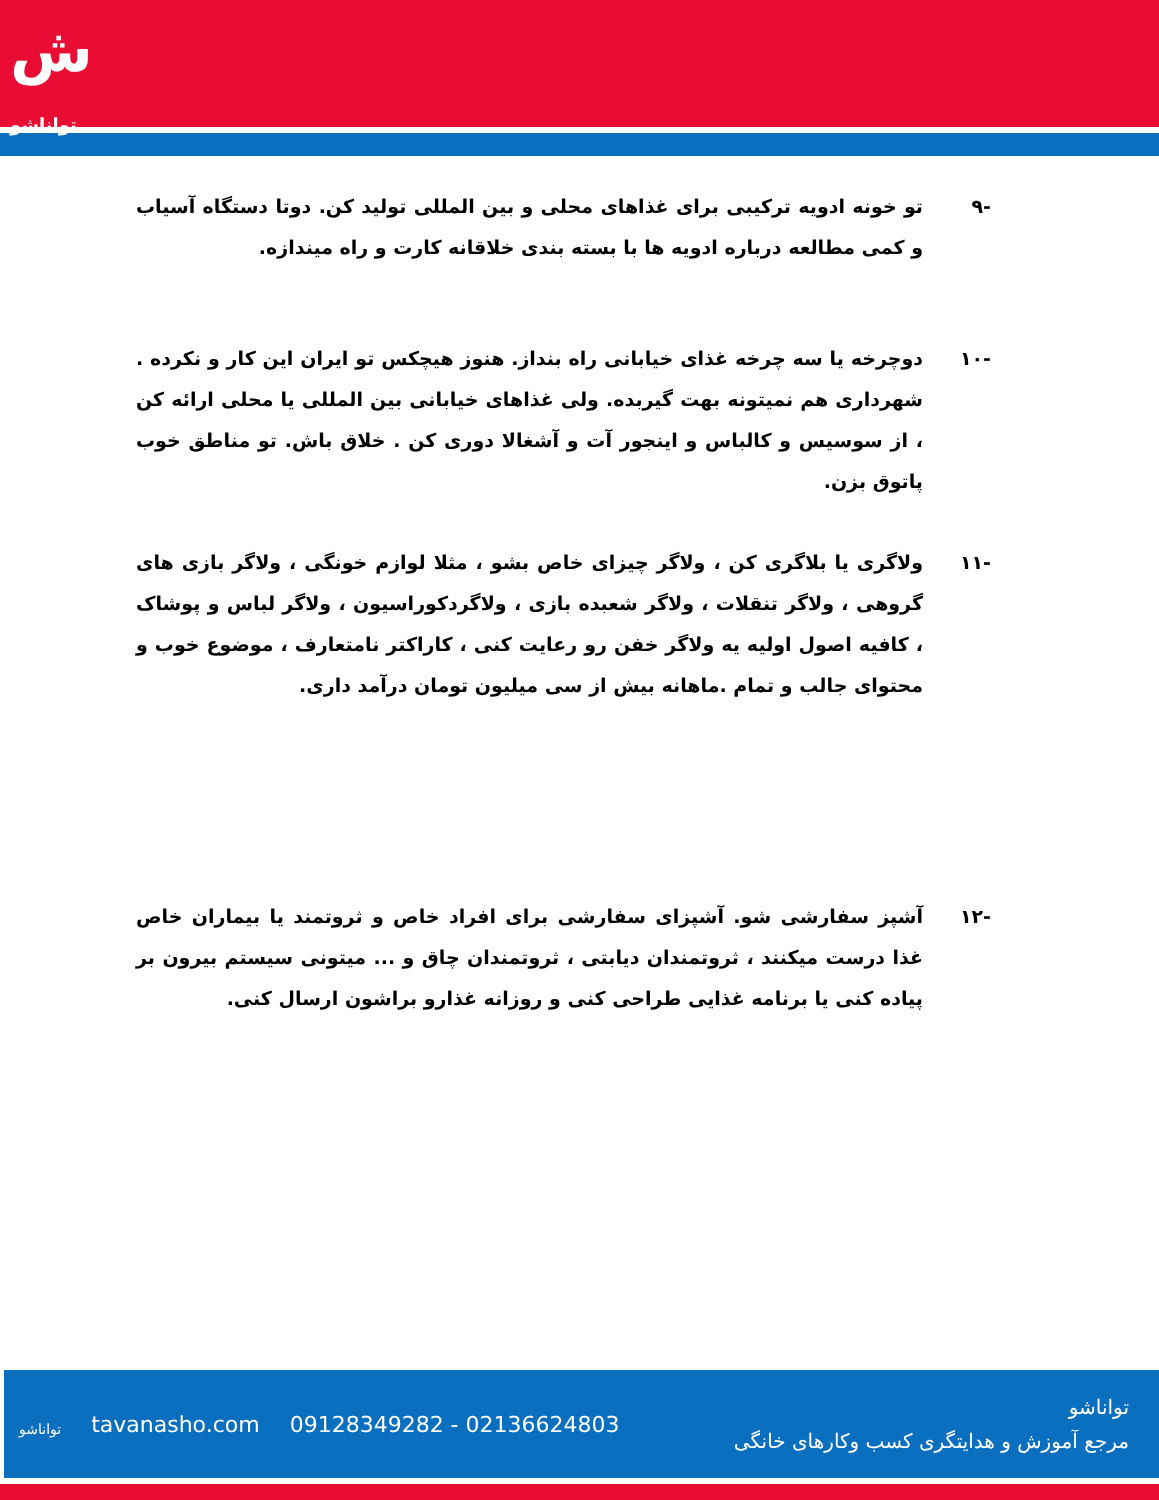ش
تواناشو
-۹ تو خونه ادویه ترکیبی برای غذاهای محلی و بین المللی تولید کن. دوتا دستگاه آسیاب و کمی مطالعه درباره ادویه ها با بسته بندی خلاقانه کارت و راه میندازه.
-۱۰ دوچرخه یا سه چرخه غذای خیابانی راه بنداز. هنوز هیچکس تو ایران این کار و نکرده . شهرداری هم نمیتونه بهت گیربده. ولی غذاهای خیابانی بین المللی یا محلی ارائه کن ، از سوسیس و کالباس و اینجور آت و آشغالا دوری کن . خلاق باش. تو مناطق خوب پاتوق بزن.
-۱۱ ولاگری یا بلاگری کن ، ولاگر چیزای خاص بشو ، مثلا لوازم خونگی ، ولاگر بازی های گروهی ، ولاگر تنقلات ، ولاگر شعبده بازی ، ولاگردکوراسیون ، ولاگر لباس و پوشاک ، کافیه اصول اولیه یه ولاگر خفن رو رعایت کنی ، کاراکتر نامتعارف ، موضوع خوب و محتوای جالب و تمام .ماهانه بیش از سی میلیون تومان درآمد داری.
-۱۲ آشپز سفارشی شو. آشپزای سفارشی برای افراد خاص و ثروتمند یا بیماران خاص غذا درست میکنند ، ثروتمندان دیابتی ، ثروتمندان چاق و ... میتونی سیستم بیرون بر پیاده کنی یا برنامه غذایی طراحی کنی و روزانه غذارو براشون ارسال کنی.
تواناشو tavanasho.com 09128349282 - 02136624803
تواناشو
مرجع آموزش و هدایتگری کسب وکارهای خانگی